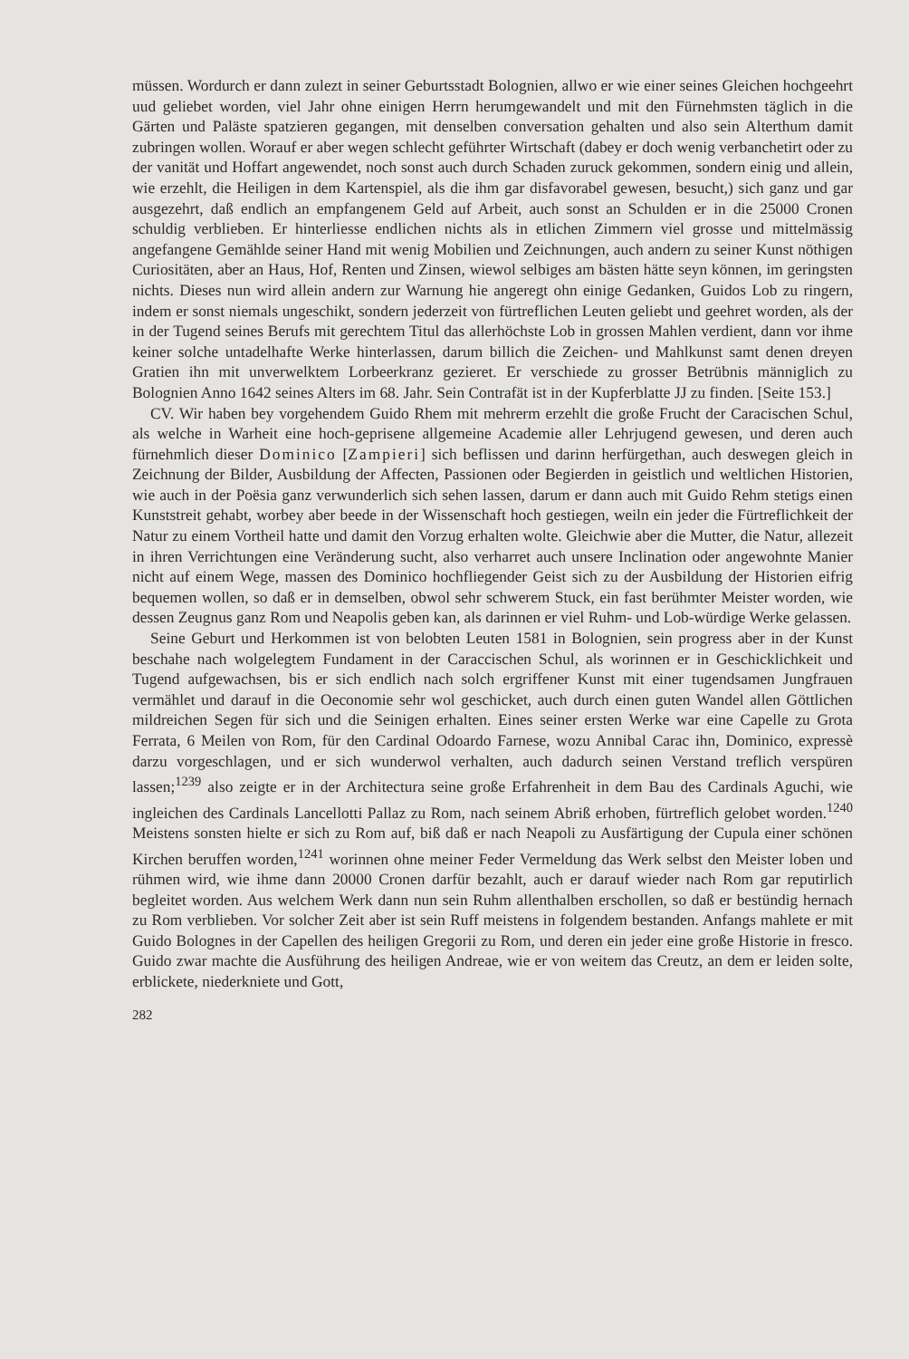müssen. Wordurch er dann zulezt in seiner Geburtsstadt Bolognien, allwo er wie einer seines Gleichen hochgeehrt uud geliebet worden, viel Jahr ohne einigen Herrn herumgewandelt und mit den Fürnehmsten täglich in die Gärten und Paläste spatzieren gegangen, mit denselben conversation gehalten und also sein Alterthum damit zubringen wollen. Worauf er aber wegen schlecht geführter Wirtschaft (dabey er doch wenig verbanchetirt oder zu der vanität und Hoffart angewendet, noch sonst auch durch Schaden zuruck gekommen, sondern einig und allein, wie erzehlt, die Heiligen in dem Kartenspiel, als die ihm gar disfavorabel gewesen, besucht,) sich ganz und gar ausgezehrt, daß endlich an empfangenem Geld auf Arbeit, auch sonst an Schulden er in die 25000 Cronen schuldig verblieben. Er hinterliesse endlichen nichts als in etlichen Zimmern viel grosse und mittelmässig angefangene Gemählde seiner Hand mit wenig Mobilien und Zeichnungen, auch andern zu seiner Kunst nöthigen Curiositäten, aber an Haus, Hof, Renten und Zinsen, wiewol selbiges am bästen hätte seyn können, im geringsten nichts. Dieses nun wird allein andern zur Warnung hie angeregt ohn einige Gedanken, Guidos Lob zu ringern, indem er sonst niemals ungeschikt, sondern jederzeit von fürtreflichen Leuten geliebt und geehret worden, als der in der Tugend seines Berufs mit gerechtem Titul das allerhöchste Lob in grossen Mahlen verdient, dann vor ihme keiner solche untadelhafte Werke hinterlassen, darum billich die Zeichen- und Mahlkunst samt denen dreyen Gratien ihn mit unverwelktem Lorbeerkranz gezieret. Er verschiede zu grosser Betrübnis männiglich zu Bolognien Anno 1642 seines Alters im 68. Jahr. Sein Contrafät ist in der Kupferblatte JJ zu finden. [Seite 153.]
CV. Wir haben bey vorgehendem Guido Rhem mit mehrerm erzehlt die große Frucht der Caracischen Schul, als welche in Warheit eine hoch-geprisene allgemeine Academie aller Lehrjugend gewesen, und deren auch fürnehmlich dieser Dominico [Zampieri] sich beflissen und darinn herfürgethan, auch deswegen gleich in Zeichnung der Bilder, Ausbildung der Affecten, Passionen oder Begierden in geistlich und weltlichen Historien, wie auch in der Poësia ganz verwunderlich sich sehen lassen, darum er dann auch mit Guido Rehm stetigs einen Kunststreit gehabt, worbey aber beede in der Wissenschaft hoch gestiegen, weiln ein jeder die Fürtreflichkeit der Natur zu einem Vortheil hatte und damit den Vorzug erhalten wolte. Gleichwie aber die Mutter, die Natur, allezeit in ihren Verrichtungen eine Veränderung sucht, also verharret auch unsere Inclination oder angewohnte Manier nicht auf einem Wege, massen des Dominico hochfliegender Geist sich zu der Ausbildung der Historien eifrig bequemen wollen, so daß er in demselben, obwol sehr schwerem Stuck, ein fast berühmter Meister worden, wie dessen Zeugnus ganz Rom und Neapolis geben kan, als darinnen er viel Ruhm- und Lob-würdige Werke gelassen.
Seine Geburt und Herkommen ist von belobten Leuten 1581 in Bolognien, sein progress aber in der Kunst beschahe nach wolgelegtem Fundament in der Caraccischen Schul, als worinnen er in Geschicklichkeit und Tugend aufgewachsen, bis er sich endlich nach solch ergriffener Kunst mit einer tugendsamen Jungfrauen vermählet und darauf in die Oeconomie sehr wol geschicket, auch durch einen guten Wandel allen Göttlichen mildreichen Segen für sich und die Seinigen erhalten. Eines seiner ersten Werke war eine Capelle zu Grota Ferrata, 6 Meilen von Rom, für den Cardinal Odoardo Farnese, wozu Annibal Carac ihn, Dominico, expressè darzu vorgeschlagen, und er sich wunderwol verhalten, auch dadurch seinen Verstand treflich verspüren lassen;<sup>1239</sup> also zeigte er in der Architectura seine große Erfahrenheit in dem Bau des Cardinals Aguchi, wie ingleichen des Cardinals Lancellotti Pallaz zu Rom, nach seinem Abriß erhoben, fürtreflich gelobet worden.<sup>1240</sup> Meistens sonsten hielte er sich zu Rom auf, biß daß er nach Neapoli zu Ausfärtigung der Cupula einer schönen Kirchen beruffen worden,<sup>1241</sup> worinnen ohne meiner Feder Vermeldung das Werk selbst den Meister loben und rühmen wird, wie ihme dann 20000 Cronen darfür bezahlt, auch er darauf wieder nach Rom gar reputirlich begleitet worden. Aus welchem Werk dann nun sein Ruhm allenthalben erschollen, so daß er bestündig hernach zu Rom verblieben. Vor solcher Zeit aber ist sein Ruff meistens in folgendem bestanden. Anfangs mahlete er mit Guido Bolognes in der Capellen des heiligen Gregorii zu Rom, und deren ein jeder eine große Historie in fresco. Guido zwar machte die Ausführung des heiligen Andreae, wie er von weitem das Creutz, an dem er leiden solte, erblickete, niederkniete und Gott,
282